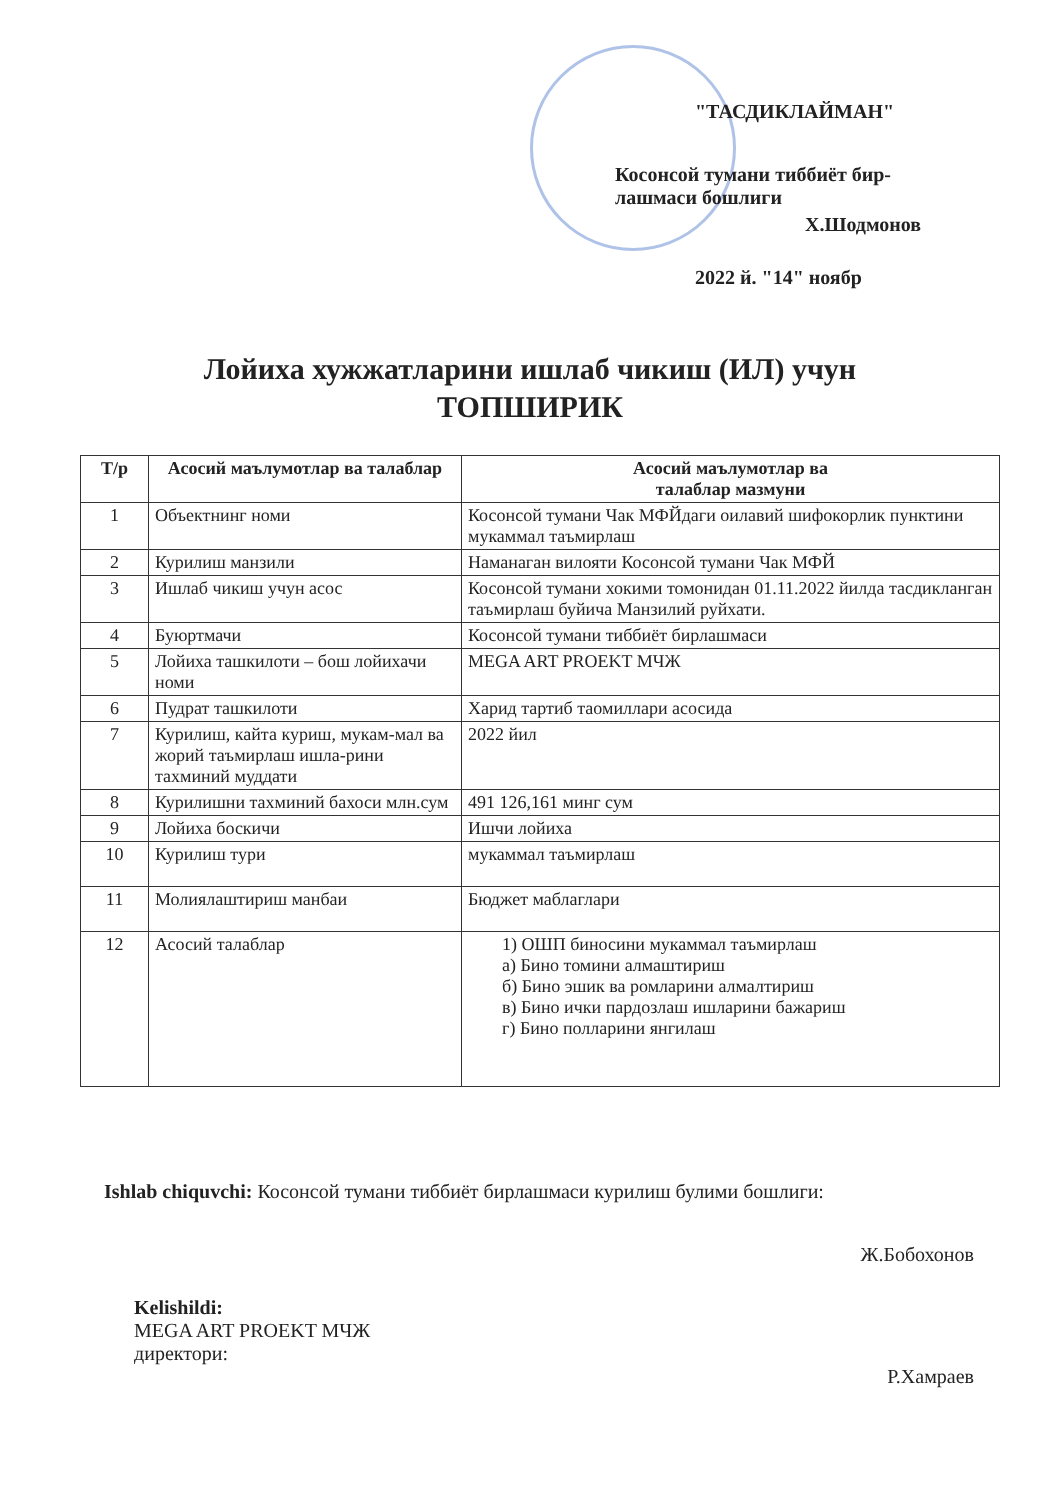"ТАСДИКЛАЙМАН"
Косонсой тумани тиббиёт бир-
лашмаси бошлиги
Х.Шодмонов
2022 й. "14" ноябр
Лойиха хужжатларини ишлаб чикиш (ИЛ) учун
ТОПШИРИК
| Т/р | Асосий маълумотлар ва талаблар | Асосий маълумотлар ва талаблар мазмуни |
| --- | --- | --- |
| 1 | Объектнинг номи | Косонсой тумани Чак МФЙдаги оилавий шифокорлик пунктини мукаммал таъмирлаш |
| 2 | Курилиш манзили | Наманаган вилояти Косонсой тумани Чак МФЙ |
| 3 | Ишлаб чикиш учун асос | Косонсой тумани хокими томонидан 01.11.2022 йилда тасдикланган таъмирлаш буйича Манзилий руйхати. |
| 4 | Буюртмачи | Косонсой тумани тиббиёт бирлашмаси |
| 5 | Лойиха ташкилоти – бош лойихачи номи | MEGA ART PROEKT МЧЖ |
| 6 | Пудрат ташкилоти | Харид тартиб таомиллари асосида |
| 7 | Курилиш, кайта куриш, мукам-мал ва жорий таъмирлаш ишла-рини тахминий муддати | 2022 йил |
| 8 | Курилишни тахминий бахоси млн.сум | 491 126,161 минг сум |
| 9 | Лойиха боскичи | Ишчи лойиха |
| 10 | Курилиш тури | мукаммал таъмирлаш |
| 11 | Молиялаштириш манбаи | Бюджет маблаглари |
| 12 | Асосий талаблар | 1) ОШП биносини мукаммал таъмирлаш а) Бино томини алмаштириш б) Бино эшик ва ромларини алмалтириш в) Бино ички пардозлаш ишларини бажариш г) Бино полларини янгилаш |
Ishlab chiquvchi: Косонсой тумани тиббиёт бирлашмаси курилиш булими бошлиги:
Ж.Бобохонов
Kelishildi:
MEGA ART PROEKT МЧЖ
директори:
Р.Хамраев